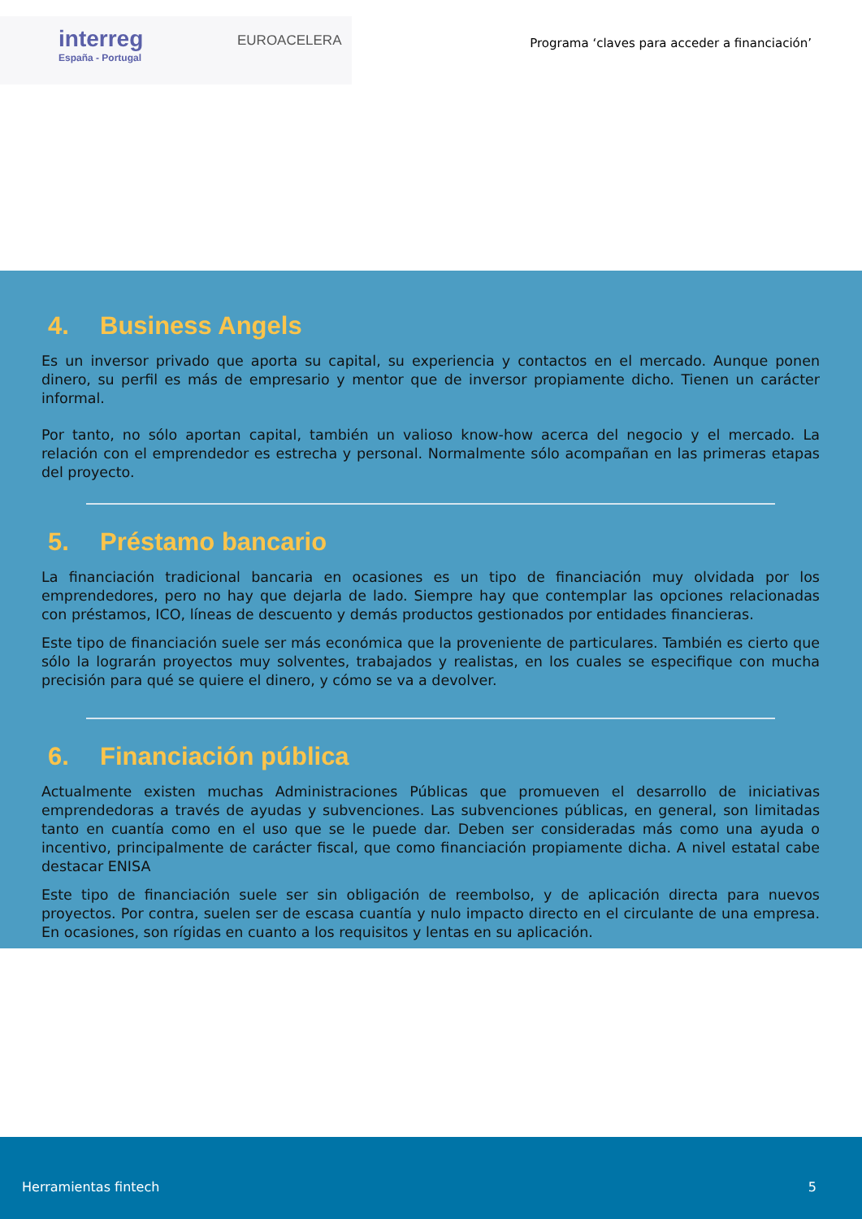interreg
España - Portugal
EUROACELERA
Programa ‘claves para acceder a financiación’
4. Business Angels
Es un inversor privado que aporta su capital, su experiencia y contactos en el mercado. Aunque ponen dinero, su perfil es más de empresario y mentor que de inversor propiamente dicho. Tienen un carácter informal.
Por tanto, no sólo aportan capital, también un valioso know-how acerca del negocio y el mercado. La relación con el emprendedor es estrecha y personal. Normalmente sólo acompañan en las primeras etapas del proyecto.
5. Préstamo bancario
La financiación tradicional bancaria en ocasiones es un tipo de financiación muy olvidada por los emprendedores, pero no hay que dejarla de lado. Siempre hay que contemplar las opciones relacionadas con préstamos, ICO, líneas de descuento y demás productos gestionados por entidades financieras.
Este tipo de financiación suele ser más económica que la proveniente de particulares. También es cierto que sólo la lograrán proyectos muy solventes, trabajados y realistas, en los cuales se especifique con mucha precisión para qué se quiere el dinero, y cómo se va a devolver.
6. Financiación pública
Actualmente existen muchas Administraciones Públicas que promueven el desarrollo de iniciativas emprendedoras a través de ayudas y subvenciones. Las subvenciones públicas, en general, son limitadas tanto en cuantía como en el uso que se le puede dar. Deben ser consideradas más como una ayuda o incentivo, principalmente de carácter fiscal, que como financiación propiamente dicha. A nivel estatal cabe destacar ENISA
Este tipo de financiación suele ser sin obligación de reembolso, y de aplicación directa para nuevos proyectos. Por contra, suelen ser de escasa cuantía y nulo impacto directo en el circulante de una empresa. En ocasiones, son rígidas en cuanto a los requisitos y lentas en su aplicación.
Herramientas fintech 5